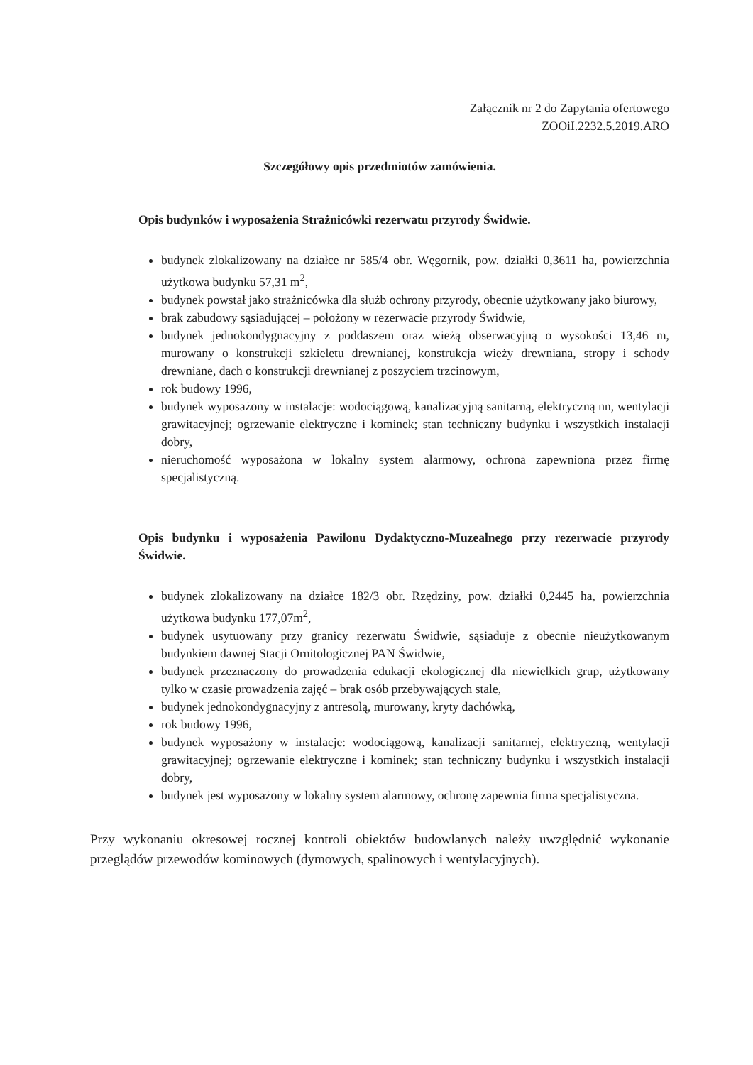Załącznik nr 2 do Zapytania ofertowego
ZOOiI.2232.5.2019.ARO
Szczegółowy opis przedmiotów zamówienia.
Opis budynków i wyposażenia Strażnicówki rezerwatu przyrody Świdwie.
budynek zlokalizowany na działce nr 585/4 obr. Węgornik, pow. działki 0,3611 ha, powierzchnia użytkowa budynku 57,31 m<sup>2</sup>,
budynek powstał jako strażnicówka dla służb ochrony przyrody, obecnie użytkowany jako biurowy,
brak zabudowy sąsiadującej – położony w rezerwacie przyrody Świdwie,
budynek jednokondygnacyjny z poddaszem oraz wieżą obserwacyjną o wysokości 13,46 m, murowany o konstrukcji szkieletu drewnianej, konstrukcja wieży drewniana, stropy i schody drewniane, dach o konstrukcji drewnianej z poszyciem trzcinowym,
rok budowy 1996,
budynek wyposażony w instalacje: wodociągową, kanalizacyjną sanitarną, elektryczną nn, wentylacji grawitacyjnej; ogrzewanie elektryczne i kominek; stan techniczny budynku i wszystkich instalacji dobry,
nieruchomość wyposażona w lokalny system alarmowy, ochrona zapewniona przez firmę specjalistyczną.
Opis budynku i wyposażenia Pawilonu Dydaktyczno-Muzealnego przy rezerwacie przyrody Świdwie.
budynek zlokalizowany na działce 182/3 obr. Rzędziny, pow. działki 0,2445 ha, powierzchnia użytkowa budynku 177,07m<sup>2</sup>,
budynek usytuowany przy granicy rezerwatu Świdwie, sąsiaduje z obecnie nieużytkowanym budynkiem dawnej Stacji Ornitologicznej PAN Świdwie,
budynek przeznaczony do prowadzenia edukacji ekologicznej dla niewielkich grup, użytkowany tylko w czasie prowadzenia zajęć – brak osób przebywających stale,
budynek jednokondygnacyjny z antresolą, murowany, kryty dachówką,
rok budowy 1996,
budynek wyposażony w instalacje: wodociągową, kanalizacji sanitarnej, elektryczną, wentylacji grawitacyjnej; ogrzewanie elektryczne i kominek; stan techniczny budynku i wszystkich instalacji dobry,
budynek jest wyposażony w lokalny system alarmowy, ochronę zapewnia firma specjalistyczna.
Przy wykonaniu okresowej rocznej kontroli obiektów budowlanych należy uwzględnić wykonanie przeglądów przewodów kominowych (dymowych, spalinowych i wentylacyjnych).